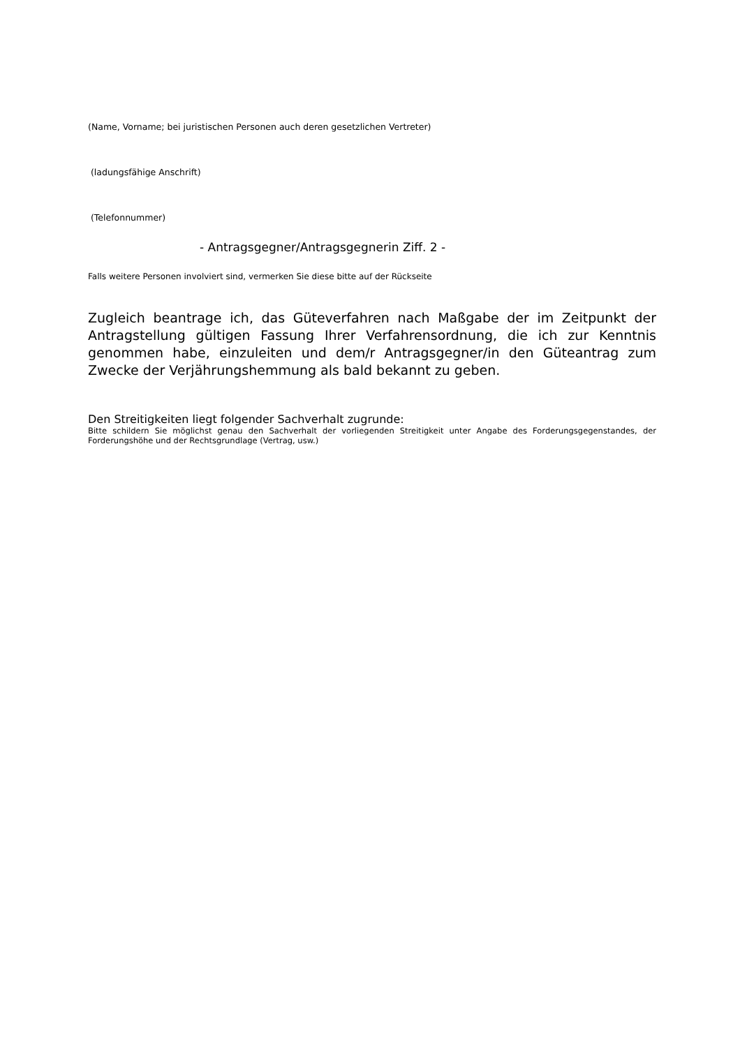(Name, Vorname; bei juristischen Personen auch deren gesetzlichen Vertreter)
(ladungsfähige Anschrift)
(Telefonnummer)
- Antragsgegner/Antragsgegnerin Ziff. 2 -
Falls weitere Personen involviert sind, vermerken Sie diese bitte auf der Rückseite
Zugleich beantrage ich, das Güteverfahren nach Maßgabe der im Zeitpunkt der Antragstellung gültigen Fassung Ihrer Verfahrensordnung, die ich zur Kenntnis genommen habe, einzuleiten und dem/r Antragsgegner/in den Güteantrag zum Zwecke der Verjährungshemmung als bald bekannt zu geben.
Den Streitigkeiten liegt folgender Sachverhalt zugrunde:
Bitte schildern Sie möglichst genau den Sachverhalt der vorliegenden Streitigkeit unter Angabe des Forderungsgegenstandes, der Forderungshöhe und der Rechtsgrundlage (Vertrag, usw.)